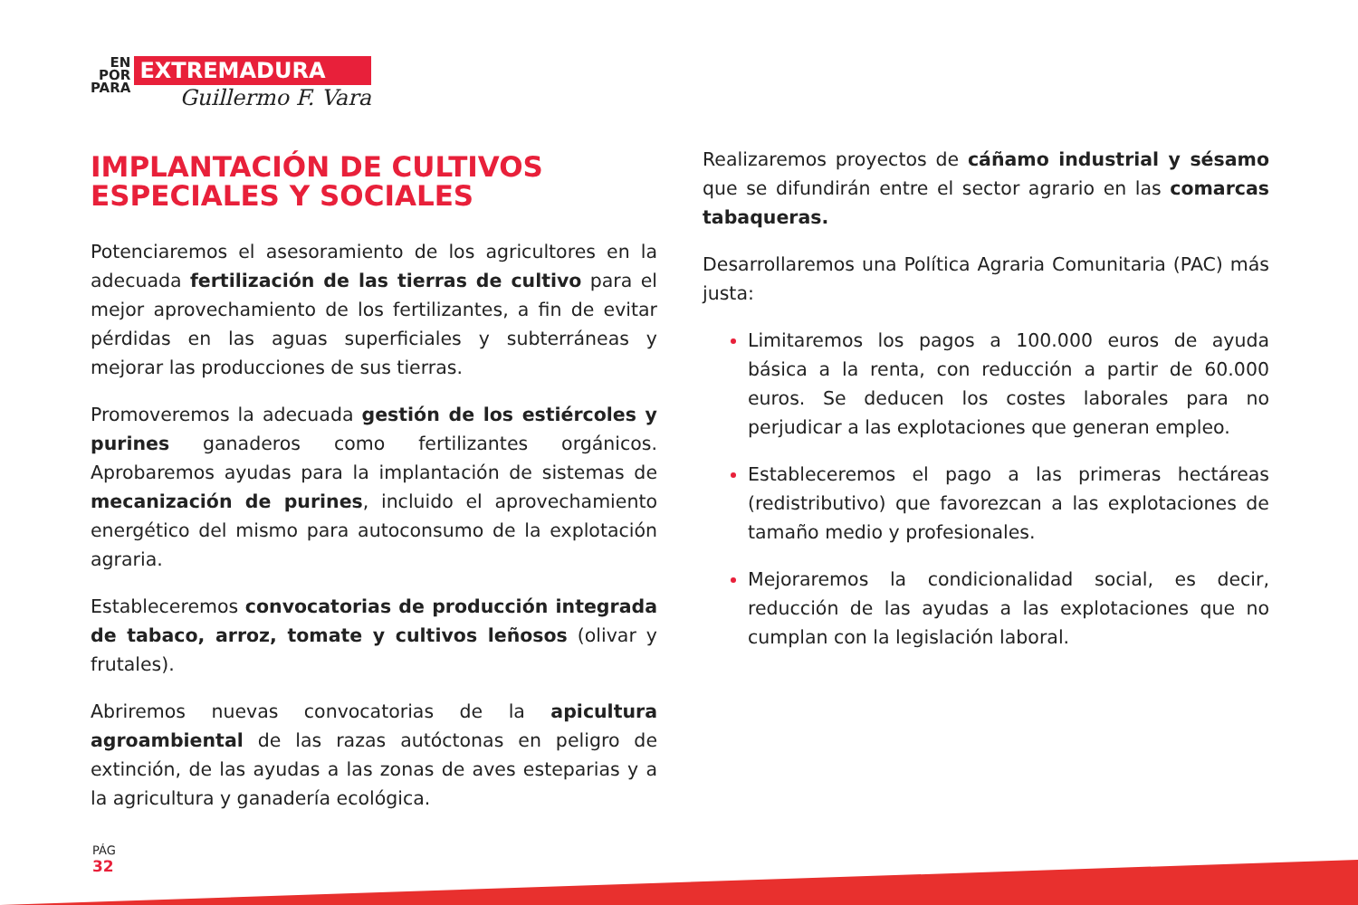EN
POR
PARA
EXTREMADURA
Guillermo F. Vara
IMPLANTACIÓN DE CULTIVOS
ESPECIALES Y SOCIALES
Potenciaremos el asesoramiento de los agricultores en la adecuada fertilización de las tierras de cultivo para el mejor aprovechamiento de los fertilizantes, a fin de evitar pérdidas en las aguas superficiales y subterráneas y mejorar las producciones de sus tierras.
Promoveremos la adecuada gestión de los estiércoles y purines ganaderos como fertilizantes orgánicos. Aprobaremos ayudas para la implantación de sistemas de mecanización de purines, incluido el aprovechamiento energético del mismo para autoconsumo de la explotación agraria.
Estableceremos convocatorias de producción integrada de tabaco, arroz, tomate y cultivos leñosos (olivar y frutales).
Abriremos nuevas convocatorias de la apicultura agroambiental de las razas autóctonas en peligro de extinción, de las ayudas a las zonas de aves esteparias y a la agricultura y ganadería ecológica.
Realizaremos proyectos de cáñamo industrial y sésamo que se difundirán entre el sector agrario en las comarcas tabaqueras.
Desarrollaremos una Política Agraria Comunitaria (PAC) más justa:
Limitaremos los pagos a 100.000 euros de ayuda básica a la renta, con reducción a partir de 60.000 euros. Se deducen los costes laborales para no perjudicar a las explotaciones que generan empleo.
Estableceremos el pago a las primeras hectáreas (redistributivo) que favorezcan a las explotaciones de tamaño medio y profesionales.
Mejoraremos la condicionalidad social, es decir, reducción de las ayudas a las explotaciones que no cumplan con la legislación laboral.
PÁG
32